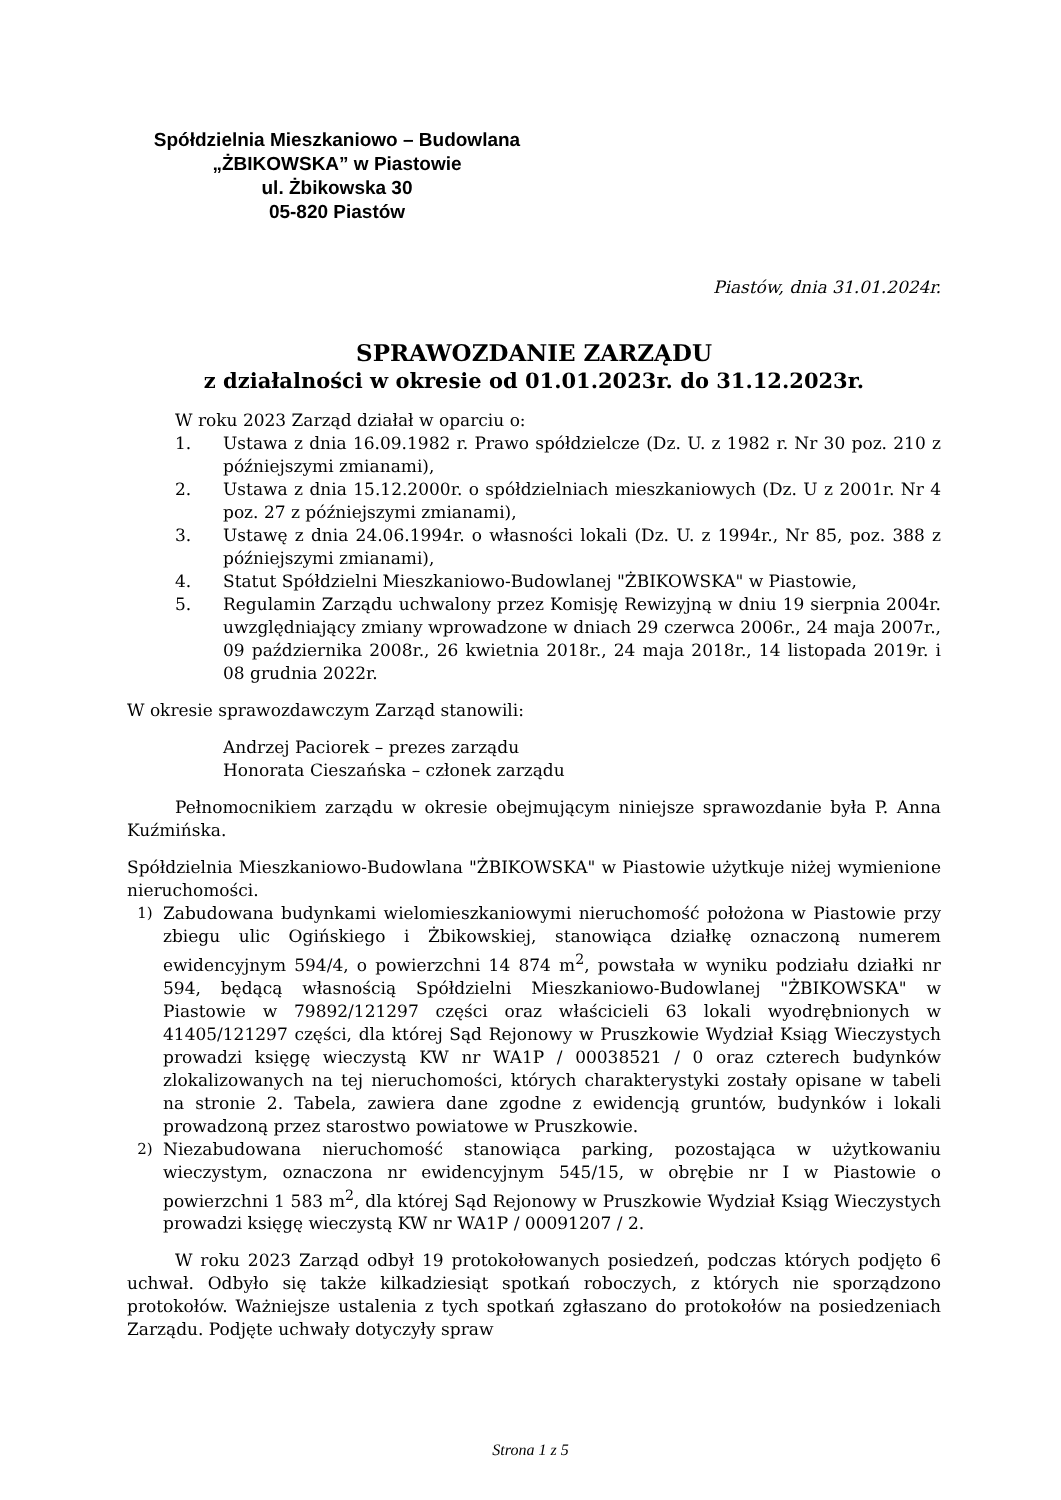Spółdzielnia Mieszkaniowo – Budowlana
„ŻBIKOWSKA” w Piastowie
ul. Żbikowska 30
05-820 Piastów
Piastów, dnia 31.01.2024r.
SPRAWOZDANIE ZARZĄDU
z działalności w okresie od 01.01.2023r. do 31.12.2023r.
W roku 2023 Zarząd działał w oparciu o:
1. Ustawa z dnia 16.09.1982 r. Prawo spółdzielcze (Dz. U. z 1982 r. Nr 30 poz. 210 z późniejszymi zmianami),
2. Ustawa z dnia 15.12.2000r. o spółdzielniach mieszkaniowych (Dz. U z 2001r. Nr 4 poz. 27 z późniejszymi zmianami),
3. Ustawę z dnia 24.06.1994r. o własności lokali (Dz. U. z 1994r., Nr 85, poz. 388 z późniejszymi zmianami),
4. Statut Spółdzielni Mieszkaniowo-Budowlanej "ŻBIKOWSKA" w Piastowie,
5. Regulamin Zarządu uchwalony przez Komisję Rewizyjną w dniu 19 sierpnia 2004r. uwzględniający zmiany wprowadzone w dniach 29 czerwca 2006r., 24 maja 2007r., 09 października 2008r., 26 kwietnia 2018r., 24 maja 2018r., 14 listopada 2019r. i 08 grudnia 2022r.
W okresie sprawozdawczym Zarząd stanowili:
Andrzej Paciorek – prezes zarządu
Honorata Cieszańska – członek zarządu
Pełnomocnikiem zarządu w okresie obejmującym niniejsze sprawozdanie była P. Anna Kuźmińska.
Spółdzielnia Mieszkaniowo-Budowlana "ŻBIKOWSKA" w Piastowie użytkuje niżej wymienione nieruchomości.
1) Zabudowana budynkami wielomieszkaniowymi nieruchomość położona w Piastowie przy zbiegu ulic Ogińskiego i Żbikowskiej, stanowiąca działkę oznaczoną numerem ewidencyjnym 594/4, o powierzchni 14 874 m<sup>2</sup>, powstała w wyniku podziału działki nr 594, będącą własnością Spółdzielni Mieszkaniowo-Budowlanej "ŻBIKOWSKA" w Piastowie w 79892/121297 części oraz właścicieli 63 lokali wyodrębnionych w 41405/121297 części, dla której Sąd Rejonowy w Pruszkowie Wydział Ksiąg Wieczystych prowadzi księgę wieczystą KW nr WA1P / 00038521 / 0 oraz czterech budynków zlokalizowanych na tej nieruchomości, których charakterystyki zostały opisane w tabeli na stronie 2. Tabela, zawiera dane zgodne z ewidencją gruntów, budynków i lokali prowadzoną przez starostwo powiatowe w Pruszkowie.
2) Niezabudowana nieruchomość stanowiąca parking, pozostająca w użytkowaniu wieczystym, oznaczona nr ewidencyjnym 545/15, w obrębie nr I w Piastowie o powierzchni 1 583 m<sup>2</sup>, dla której Sąd Rejonowy w Pruszkowie Wydział Ksiąg Wieczystych prowadzi księgę wieczystą KW nr WA1P / 00091207 / 2.
W roku 2023 Zarząd odbył 19 protokołowanych posiedzeń, podczas których podjęto 6 uchwał. Odbyło się także kilkadziesiąt spotkań roboczych, z których nie sporządzono protokołów. Ważniejsze ustalenia z tych spotkań zgłaszano do protokołów na posiedzeniach Zarządu. Podjęte uchwały dotyczyły spraw
Strona 1 z 5